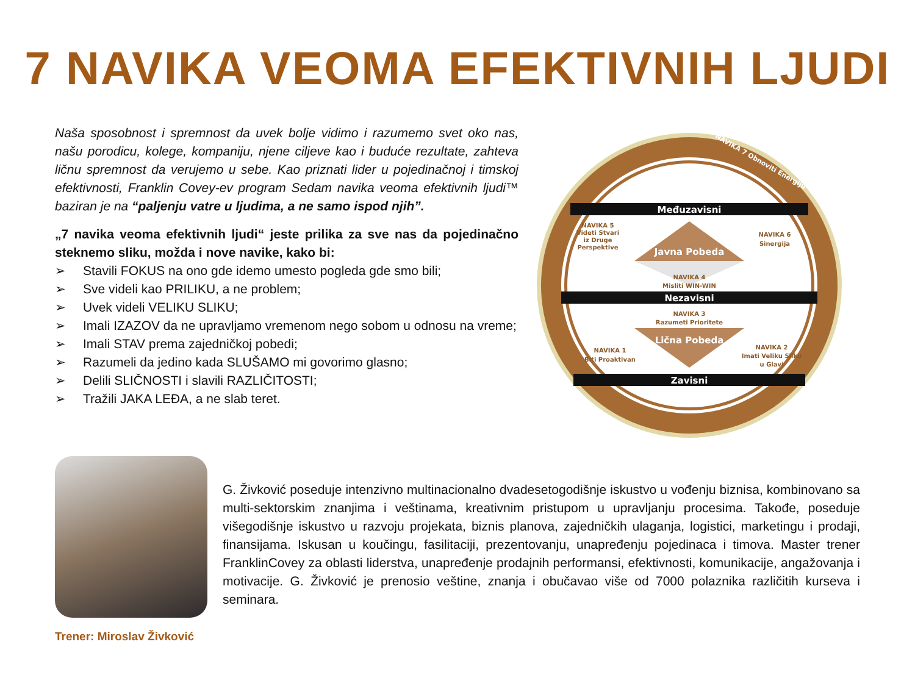7 NAVIKA VEOMA EFEKTIVNIH LJUDI
Naša sposobnost i spremnost da uvek bolje vidimo i razumemo svet oko nas, našu porodicu, kolege, kompaniju, njene ciljeve kao i buduće rezultate, zahteva ličnu spremnost da verujemo u sebe. Kao priznati lider u pojedinačnoj i timskoj efektivnosti, Franklin Covey-ev program Sedam navika veoma efektivnih ljudi™ baziran je na “paljenju vatre u ljudima, a ne samo ispod njih”.
„7 navika veoma efektivnih ljudi“ jeste prilika za sve nas da pojedinačno steknemo sliku, možda i nove navike, kako bi:
➢ Stavili FOKUS na ono gde idemo umesto pogleda gde smo bili;
➢ Sve videli kao PRILIKU, a ne problem;
➢ Uvek videli VELIKU SLIKU;
➢ Imali IZAZOV da ne upravljamo vremenom nego sobom u odnosu na vreme;
➢ Imali STAV prema zajedničkoj pobedi;
➢ Razumeli da jedino kada SLUŠAMO mi govorimo glasno;
➢ Delili SLIČNOSTI i slavili RAZLIČITOSTI;
➢ Tražili JAKA LEĐA, a ne slab teret.
NAVIKA 7 Obnoviti Energiju
Međuzavisni
Javna Pobeda
NAVIKA 5
Videti Stvari
iz Druge
Perspektive
NAVIKA 6
Sinergija
NAVIKA 4
Misliti WIN-WIN
Nezavisni
NAVIKA 3
Razumeti Prioritete
Lična Pobeda
NAVIKA 1
Biti Proaktivan
NAVIKA 2
Imati Veliku Sliku
u Glavi
Zavisni
Trener: Miroslav Živković
G. Živković poseduje intenzivno multinacionalno dvadesetogodišnje iskustvo u vođenju biznisa, kombinovano sa multi-sektorskim znanjima i veštinama, kreativnim pristupom u upravljanju procesima. Takođe, poseduje višegodišnje iskustvo u razvoju projekata, biznis planova, zajedničkih ulaganja, logistici, marketingu i prodaji, finansijama. Iskusan u koučingu, fasilitaciji, prezentovanju, unapređenju pojedinaca i timova. Master trener FranklinCovey za oblasti liderstva, unapređenje prodajnih performansi, efektivnosti, komunikacije, angažovanja i motivacije. G. Živković je prenosio veštine, znanja i obučavao više od 7000 polaznika različitih kurseva i seminara.